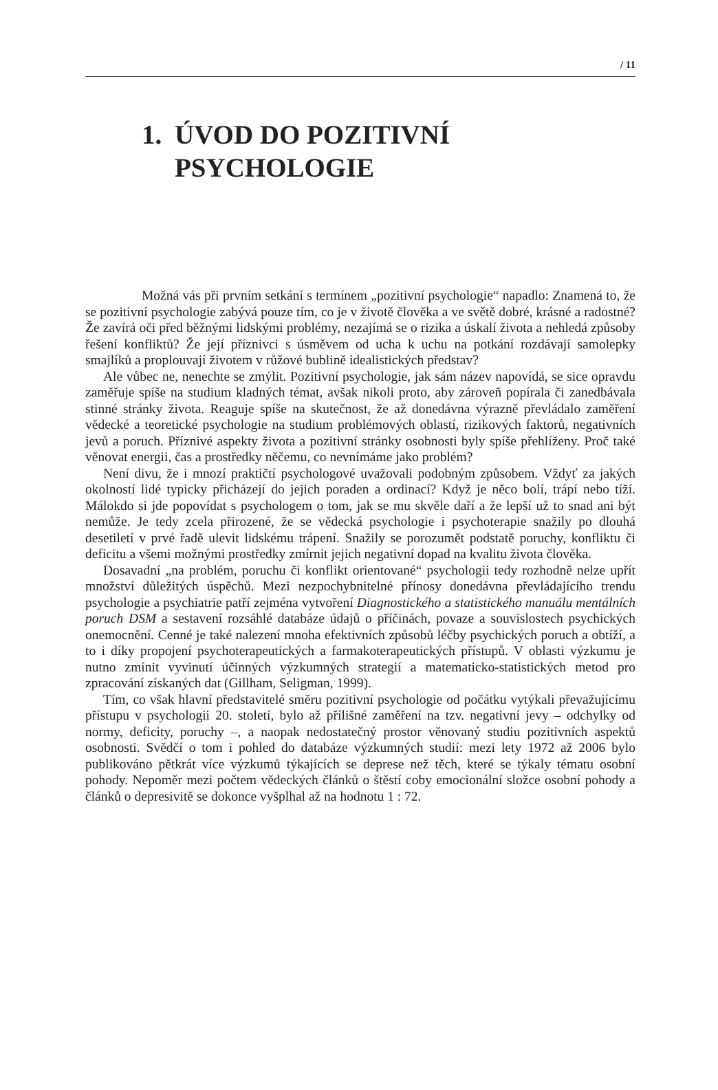/ 11
1. ÚVOD DO POZITIVNÍ
PSYCHOLOGIE
Možná vás při prvním setkání s termínem „pozitivní psychologie“ napadlo: Znamená to, že se pozitivní psychologie zabývá pouze tím, co je v životě člověka a ve světě dobré, krásné a radostné? Že zavírá oči před běžnými lidskými problémy, nezajímá se o rizika a úskalí života a nehledá způsoby řešení konfliktů? Že její příznivci s úsměvem od ucha k uchu na potkání rozdávají samolepky smajlíků a proplouvají životem v růžové bublině idealistických představ?
Ale vůbec ne, nenechte se zmýlit. Pozitivní psychologie, jak sám název napovídá, se sice opravdu zaměřuje spíše na studium kladných témat, avšak nikoli proto, aby zároveň popírala či zanedbávala stinné stránky života. Reaguje spíše na skutečnost, že až donedávna výrazně převládalo zaměření vědecké a teoretické psychologie na studium problémových oblastí, rizikových faktorů, negativních jevů a poruch. Příznivé aspekty života a pozitivní stránky osobnosti byly spíše přehlíženy. Proč také věnovat energii, čas a prostředky něčemu, co nevnímáme jako problém?
Není divu, že i mnozí praktičtí psychologové uvažovali podobným způsobem. Vždyť za jakých okolností lidé typicky přicházejí do jejich poraden a ordinací? Když je něco bolí, trápí nebo tíží. Málokdo si jde popovídat s psychologem o tom, jak se mu skvěle daří a že lepší už to snad ani být nemůže. Je tedy zcela přirozené, že se vědecká psychologie i psychoterapie snažily po dlouhá desetiletí v prvé řadě ulevit lidskému trápení. Snažily se porozumět podstatě poruchy, konfliktu či deficitu a všemi možnými prostředky zmírnit jejich negativní dopad na kvalitu života člověka.
Dosavadní „na problém, poruchu či konflikt orientované“ psychologii tedy rozhodně nelze upřít množství důležitých úspěchů. Mezi nezpochybnitelné přínosy donedávna převládajícího trendu psychologie a psychiatrie patří zejména vytvoření Diagnostického a statistického manuálu mentálních poruch DSM a sestavení rozsáhlé databáze údajů o příčinách, povaze a souvislostech psychických onemocnění. Cenné je také nalezení mnoha efektivních způsobů léčby psychických poruch a obtíží, a to i díky propojení psychoterapeutických a farmakoterapeutických přístupů. V oblasti výzkumu je nutno zmínit vyvinutí účinných výzkumných strategií a matematicko-statistických metod pro zpracování získaných dat (Gillham, Seligman, 1999).
Tím, co však hlavní představitelé směru pozitivní psychologie od počátku vytýkali převažujícímu přístupu v psychologii 20. století, bylo až přílišné zaměření na tzv. negativní jevy – odchylky od normy, deficity, poruchy –, a naopak nedostatečný prostor věnovaný studiu pozitivních aspektů osobnosti. Svědčí o tom i pohled do databáze výzkumných studií: mezi lety 1972 až 2006 bylo publikováno pětkrát více výzkumů týkajících se deprese než těch, které se týkaly tématu osobní pohody. Nepoměr mezi počtem vědeckých článků o štěstí coby emocionální složce osobní pohody a článků o depresivitě se dokonce vyšplhal až na hodnotu 1 : 72.